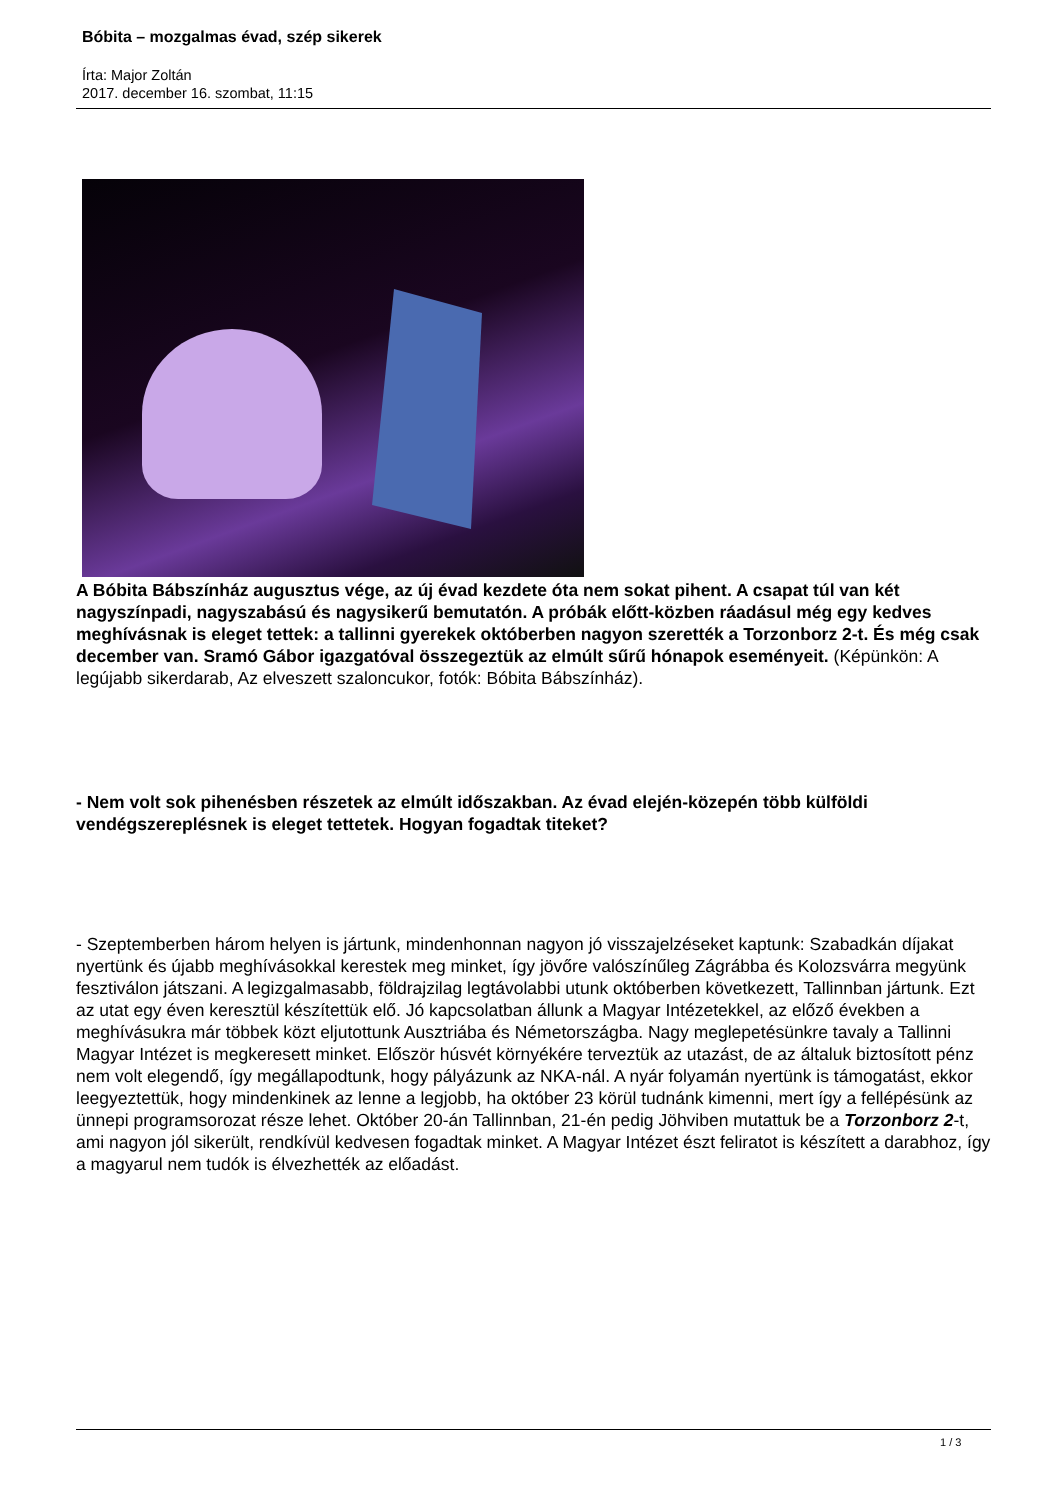Bóbita – mozgalmas évad, szép sikerek
Írta: Major Zoltán
2017. december 16. szombat, 11:15
A Bóbita Bábszínház augusztus vége, az új évad kezdete óta nem sokat pihent. A csapat túl van két nagyszínpadi, nagyszabású és nagysikerű bemutatón. A próbák előtt-közben ráadásul még egy kedves meghívásnak is eleget tettek: a tallinni gyerekek októberben nagyon szerették a Torzonborz 2-t. És még csak december van. Sramó Gábor igazgatóval összegeztük az elmúlt sűrű hónapok eseményeit. (Képünkön: A legújabb sikerdarab, Az elveszett szaloncukor, fotók: Bóbita Bábszínház).
- Nem volt sok pihenésben részetek az elmúlt időszakban. Az évad elején-közepén több külföldi vendégszereplésnek is eleget tettetek. Hogyan fogadtak titeket?
- Szeptemberben három helyen is jártunk, mindenhonnan nagyon jó visszajelzéseket kaptunk: Szabadkán díjakat nyertünk és újabb meghívásokkal kerestek meg minket, így jövőre valószínűleg Zágrábba és Kolozsvárra megyünk fesztiválon játszani. A legizgalmasabb, földrajzilag legtávolabbi utunk októberben következett, Tallinnban jártunk. Ezt az utat egy éven keresztül készítettük elő. Jó kapcsolatban állunk a Magyar Intézetekkel, az előző években a meghívásukra már többek közt eljutottunk Ausztriába és Németországba. Nagy meglepetésünkre tavaly a Tallinni Magyar Intézet is megkeresett minket. Először húsvét környékére terveztük az utazást, de az általuk biztosított pénz nem volt elegendő, így megállapodtunk, hogy pályázunk az NKA-nál. A nyár folyamán nyertünk is támogatást, ekkor leegyeztettük, hogy mindenkinek az lenne a legjobb, ha október 23 körül tudnánk kimenni, mert így a fellépésünk az ünnepi programsorozat része lehet. Október 20-án Tallinnban, 21-én pedig Jöhviben mutattuk be a Torzonborz 2-t, ami nagyon jól sikerült, rendkívül kedvesen fogadtak minket. A Magyar Intézet észt feliratot is készített a darabhoz, így a magyarul nem tudók is élvezhették az előadást.
1 / 3